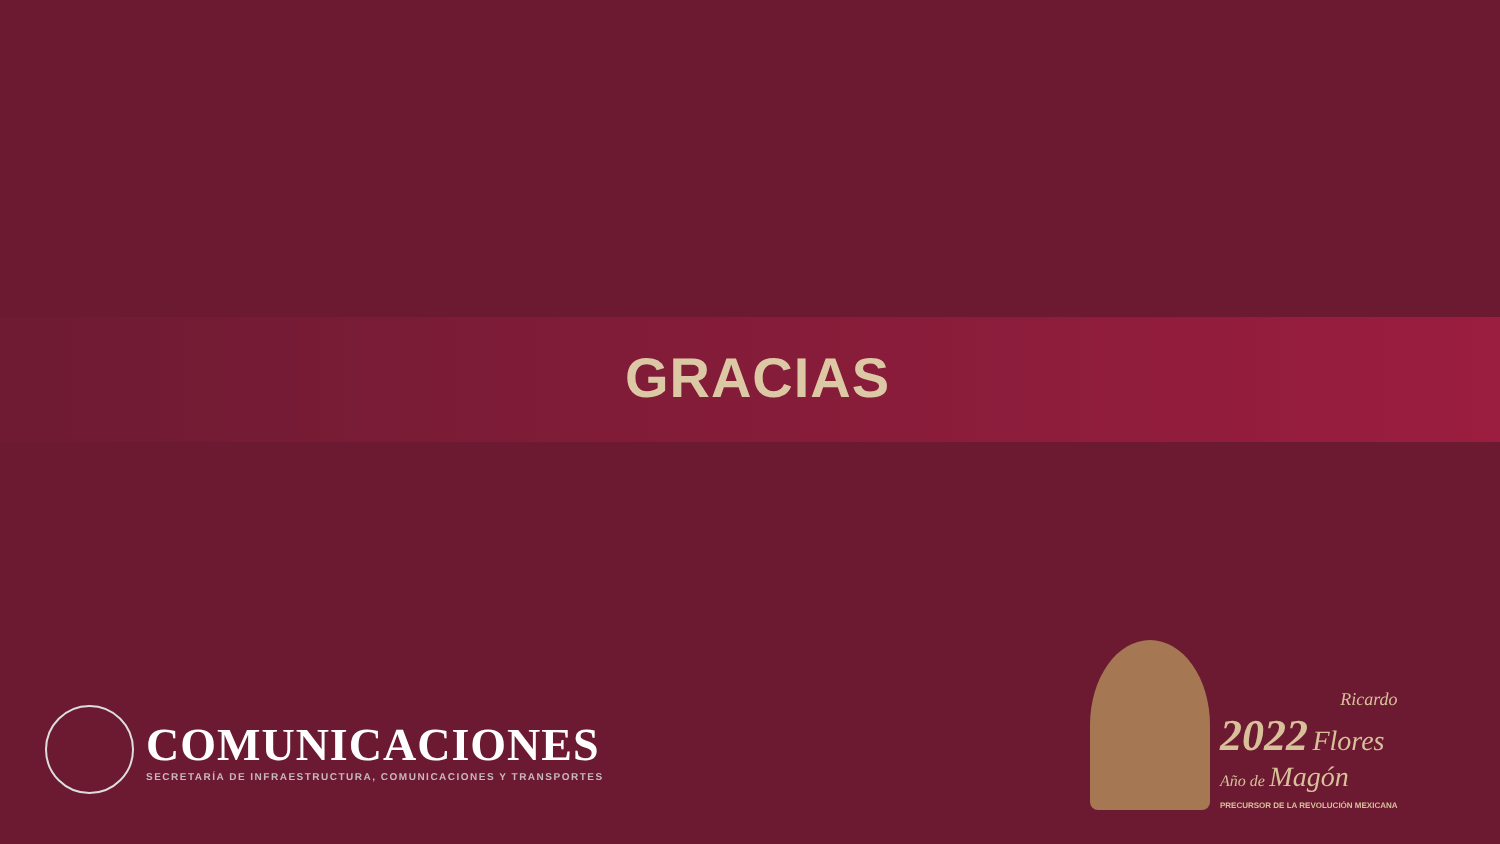GRACIAS
COMUNICACIONES
SECRETARÍA DE INFRAESTRUCTURA, COMUNICACIONES Y TRANSPORTES
Ricardo
2022 Flores
Año de Magón
PRECURSOR DE LA REVOLUCIÓN MEXICANA